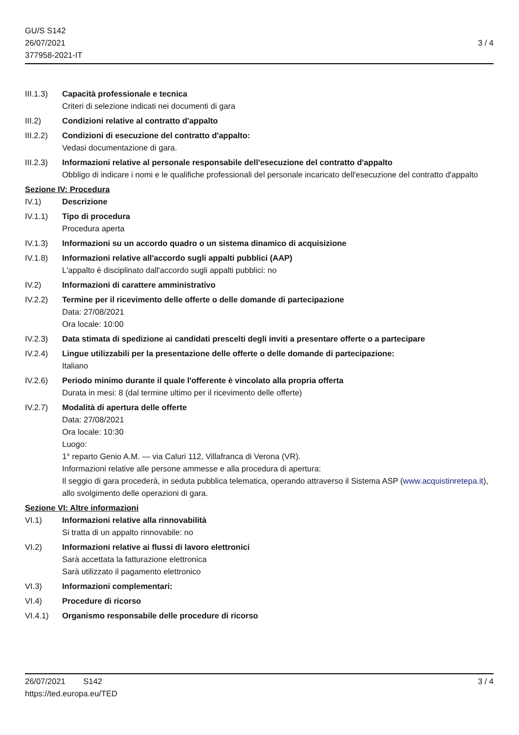GU/S S142
26/07/2021
377958-2021-IT
3 / 4
III.1.3)
Capacità professionale e tecnica
Criteri di selezione indicati nei documenti di gara
III.2) Condizioni relative al contratto d'appalto
III.2.2)
Condizioni di esecuzione del contratto d'appalto:
Vedasi documentazione di gara.
III.2.3)
Informazioni relative al personale responsabile dell'esecuzione del contratto d'appalto
Obbligo di indicare i nomi e le qualifiche professionali del personale incaricato dell'esecuzione del contratto d'appalto
Sezione IV: Procedura
IV.1) Descrizione
IV.1.1) Tipo di procedura
Procedura aperta
IV.1.3) Informazioni su un accordo quadro o un sistema dinamico di acquisizione
IV.1.8) Informazioni relative all'accordo sugli appalti pubblici (AAP)
L'appalto è disciplinato dall'accordo sugli appalti pubblici: no
IV.2) Informazioni di carattere amministrativo
IV.2.2) Termine per il ricevimento delle offerte o delle domande di partecipazione
Data: 27/08/2021
Ora locale: 10:00
IV.2.3) Data stimata di spedizione ai candidati prescelti degli inviti a presentare offerte o a partecipare
IV.2.4) Lingue utilizzabili per la presentazione delle offerte o delle domande di partecipazione:
Italiano
IV.2.6) Periodo minimo durante il quale l'offerente è vincolato alla propria offerta
Durata in mesi: 8 (dal termine ultimo per il ricevimento delle offerte)
IV.2.7) Modalità di apertura delle offerte
Data: 27/08/2021
Ora locale: 10:30
Luogo:
1° reparto Genio A.M. — via Caluri 112, Villafranca di Verona (VR).
Informazioni relative alle persone ammesse e alla procedura di apertura:
Il seggio di gara procederà, in seduta pubblica telematica, operando attraverso il Sistema ASP (www.acquistinretepa.it), allo svolgimento delle operazioni di gara.
Sezione VI: Altre informazioni
VI.1) Informazioni relative alla rinnovabilità
Si tratta di un appalto rinnovabile: no
VI.2) Informazioni relative ai flussi di lavoro elettronici
Sarà accettata la fatturazione elettronica
Sarà utilizzato il pagamento elettronico
VI.3) Informazioni complementari:
VI.4) Procedure di ricorso
VI.4.1) Organismo responsabile delle procedure di ricorso
26/07/2021 S142 3 / 4
https://ted.europa.eu/TED